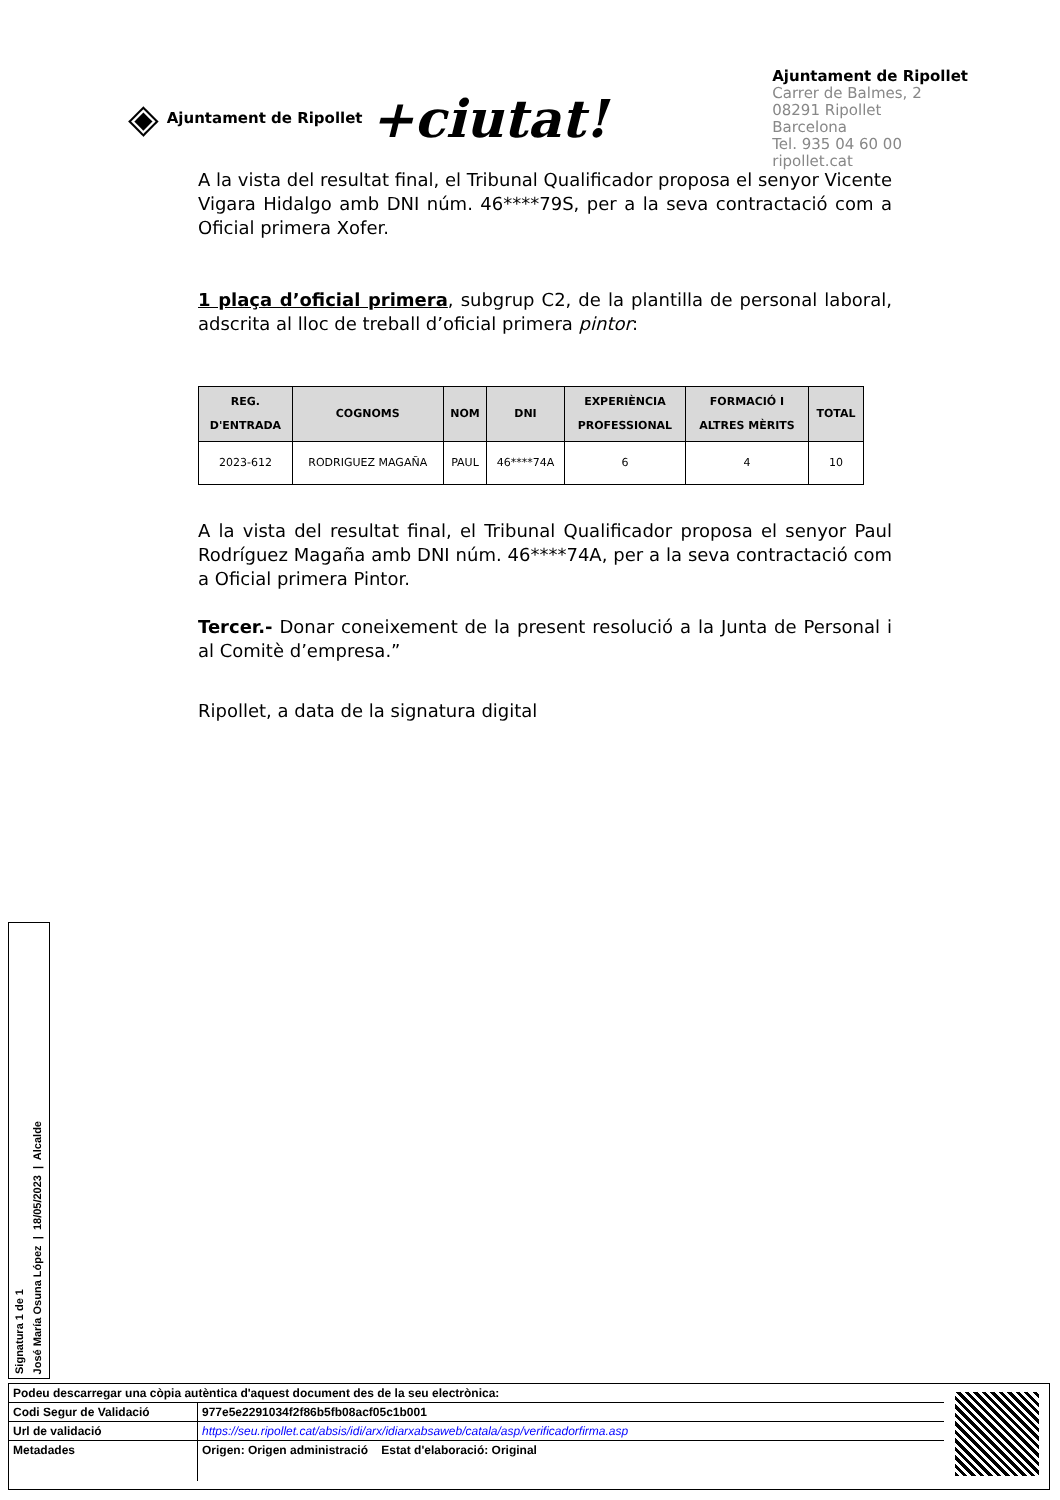◈ Ajuntament de Ripollet +ciutat!
Ajuntament de Ripollet
Carrer de Balmes, 2
08291 Ripollet
Barcelona
Tel. 935 04 60 00
ripollet.cat
A la vista del resultat final, el Tribunal Qualificador proposa el senyor Vicente Vigara Hidalgo amb DNI núm. 46****79S, per a la seva contractació com a Oficial primera Xofer.
1 plaça d’oficial primera, subgrup C2, de la plantilla de personal laboral, adscrita al lloc de treball d’oficial primera pintor:
| REG. D'ENTRADA | COGNOMS | NOM | DNI | EXPERIÈNCIA PROFESSIONAL | FORMACIÓ I ALTRES MÈRITS | TOTAL |
| --- | --- | --- | --- | --- | --- | --- |
| 2023-612 | RODRIGUEZ MAGAÑA | PAUL | 46****74A | 6 | 4 | 10 |
A la vista del resultat final, el Tribunal Qualificador proposa el senyor Paul Rodríguez Magaña amb DNI núm. 46****74A, per a la seva contractació com a Oficial primera Pintor.
Tercer.- Donar coneixement de la present resolució a la Junta de Personal i al Comitè d’empresa.”
Ripollet, a data de la signatura digital
Signatura 1 de 1
José María Osuna López | 18/05/2023 | Alcalde
| Podeu descarregar una còpia autèntica d'aquest document des de la seu electrònica: | |
| Codi Segur de Validació | 977e5e2291034f2f86b5fb08acf05c1b001 |
| Url de validació | https://seu.ripollet.cat/absis/idi/arx/idiarxabsaweb/catala/asp/verificadorfirma.asp |
| Metadades | Origen: Origen administració Estat d'elaboració: Original |